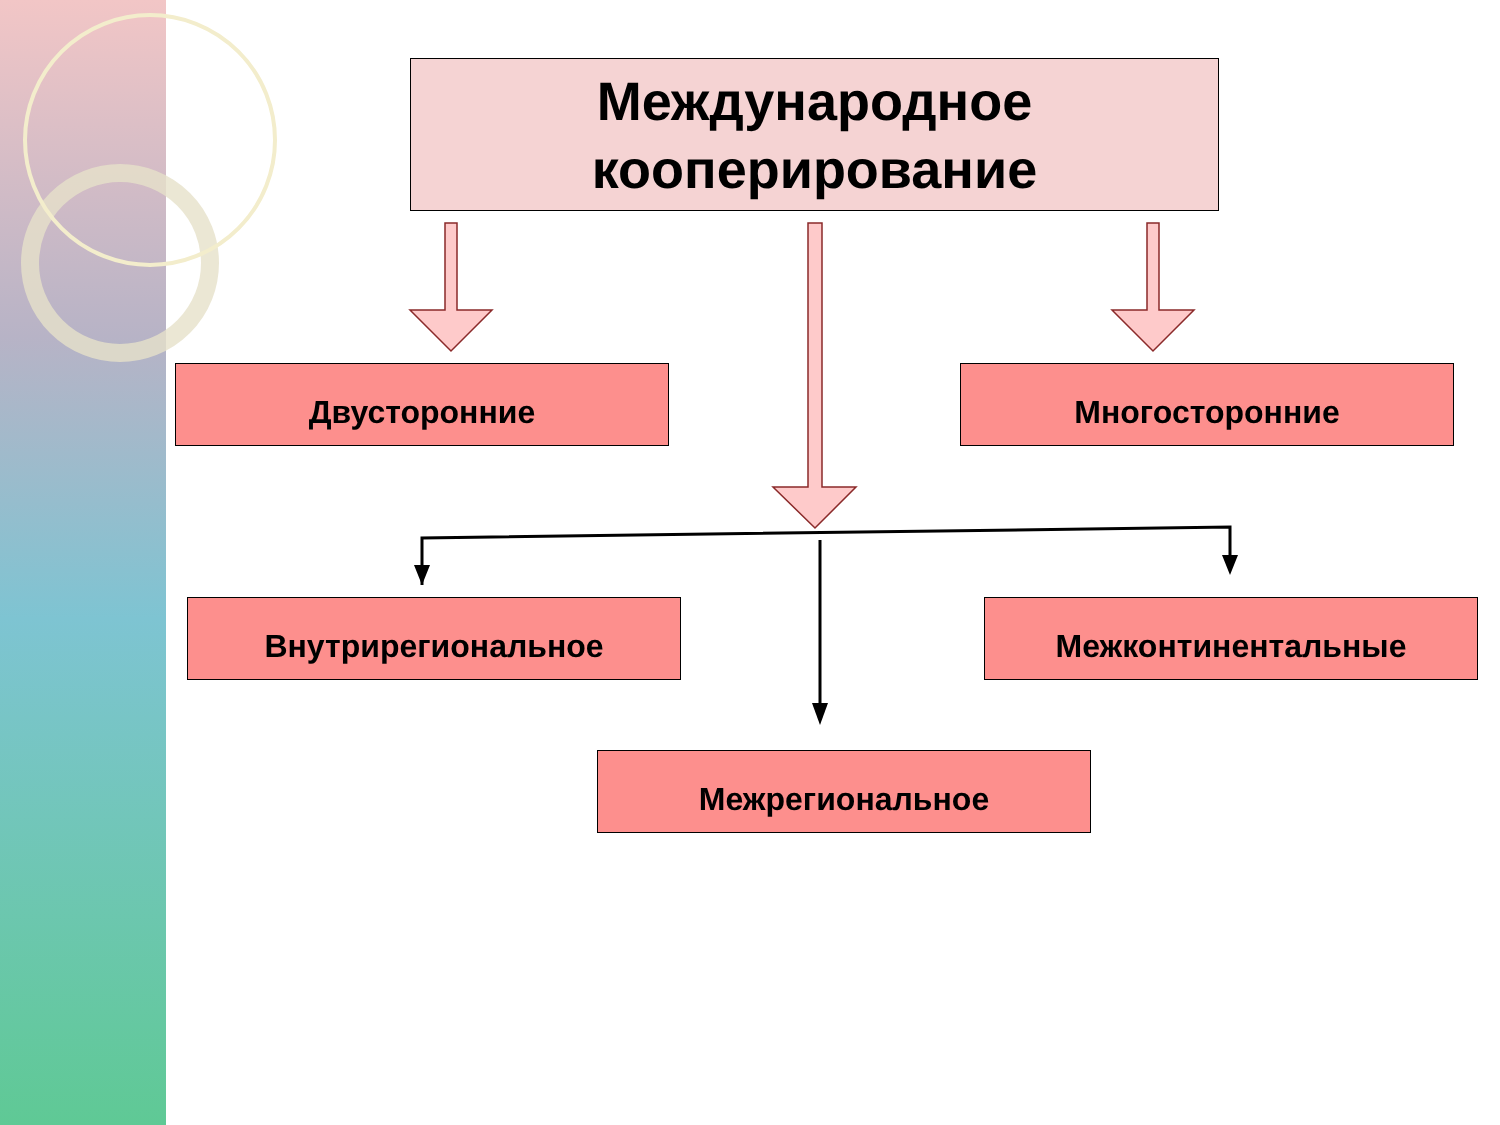Международное
кооперирование
Двусторонние Многосторонние
Внутрирегиональное Межконтинентальные
Межрегиональное